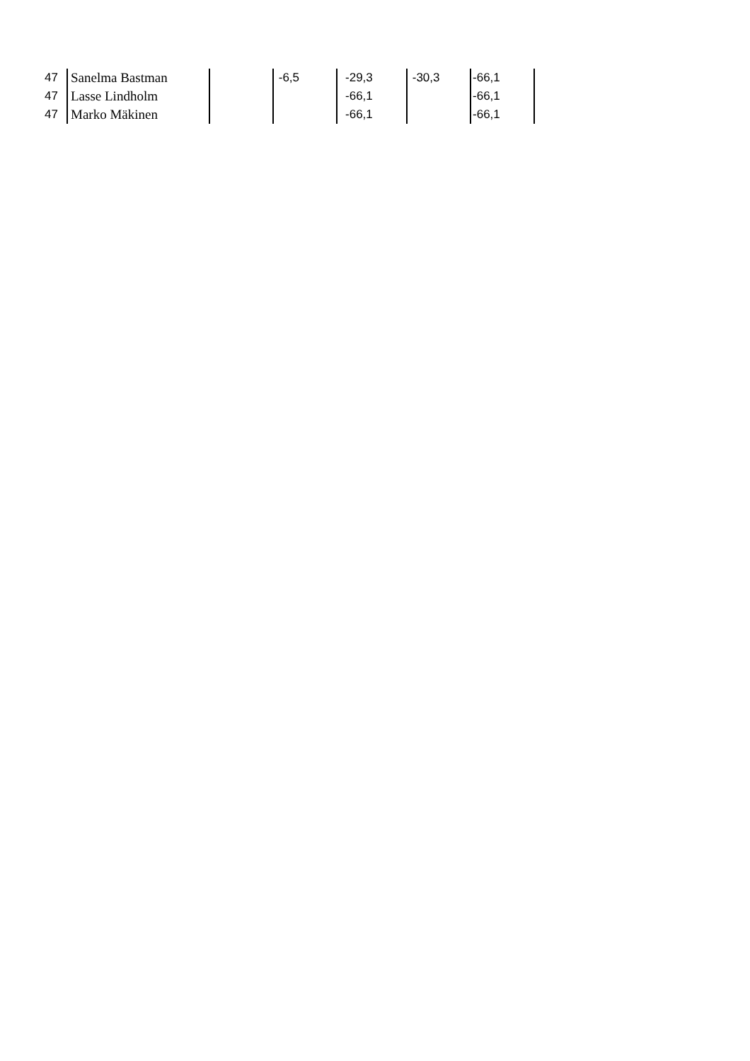| 47 | Sanelma Bastman | | -6,5 | -29,3 | -30,3 | -66,1 | |
| 47 | Lasse Lindholm | | | -66,1 | | -66,1 | |
| 47 | Marko Mäkinen | | | -66,1 | | -66,1 | |